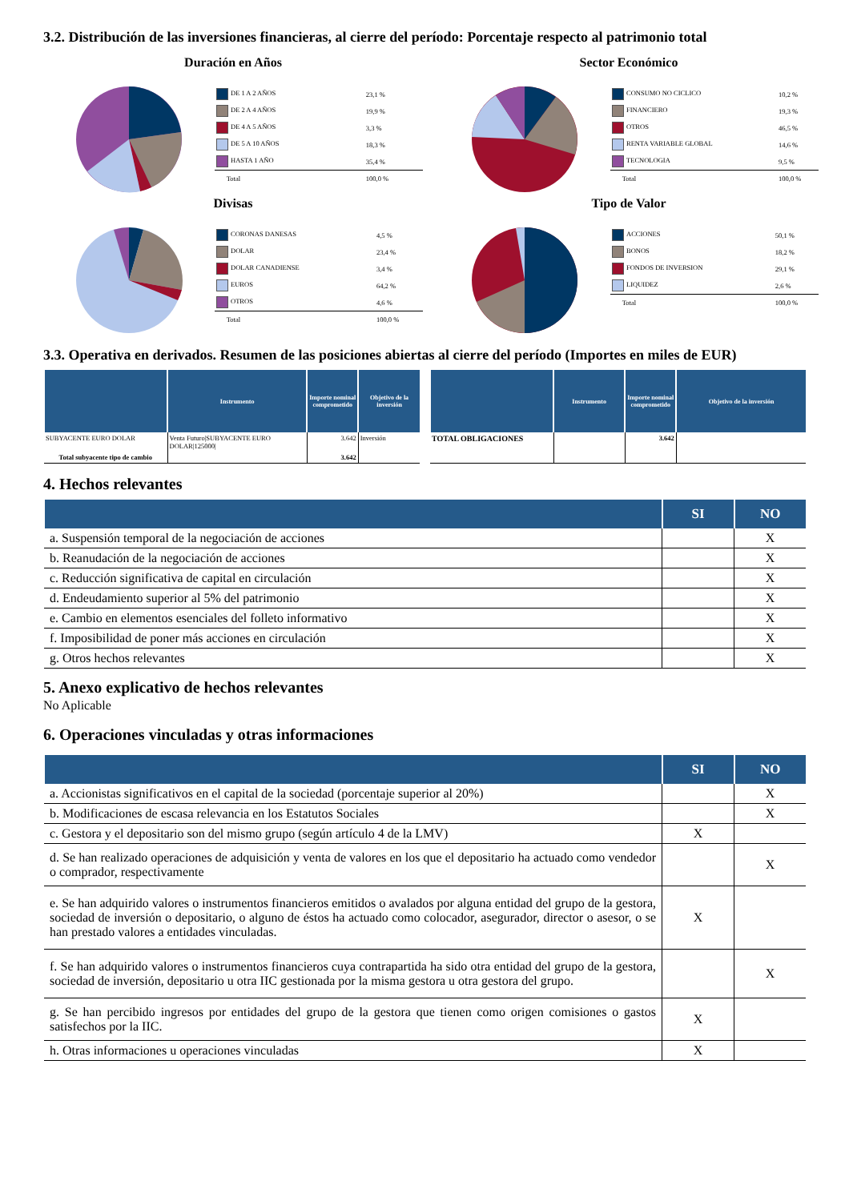3.2. Distribución de las inversiones financieras, al cierre del período: Porcentaje respecto al patrimonio total
Duración en Años
| DE 1 A 2 AÑOS | 23,1 % |
| DE 2 A 4 AÑOS | 19,9 % |
| DE 4 A 5 AÑOS | 3,3 % |
| DE 5 A 10 AÑOS | 18,3 % |
| HASTA 1 AÑO | 35,4 % |
| Total | 100,0 % |
Sector Económico
| CONSUMO NO CICLICO | 10,2 % |
| FINANCIERO | 19,3 % |
| OTROS | 46,5 % |
| RENTA VARIABLE GLOBAL | 14,6 % |
| TECNOLOGIA | 9,5 % |
| Total | 100,0 % |
Divisas
| CORONAS DANESAS | 4,5 % |
| DOLAR | 23,4 % |
| DOLAR CANADIENSE | 3,4 % |
| EUROS | 64,2 % |
| OTROS | 4,6 % |
| Total | 100,0 % |
Tipo de Valor
| ACCIONES | 50,1 % |
| BONOS | 18,2 % |
| FONDOS DE INVERSION | 29,1 % |
| LIQUIDEZ | 2,6 % |
| Total | 100,0 % |
3.3. Operativa en derivados. Resumen de las posiciones abiertas al cierre del período (Importes en miles de EUR)
| | Instrumento | Importe nominal comprometido | Objetivo de la inversión |
| --- | --- | --- | --- |
| SUBYACENTE EURO DOLAR | Venta Futuro/SUBYACENTE EURO DOLAR/125000/ | 3.642 | Inversión |
| Total subyacente tipo de cambio | | 3.642 | |
| | Instrumento | Importe nominal comprometido | Objetivo de la inversión |
| --- | --- | --- | --- |
| TOTAL OBLIGACIONES | | 3.642 | |
4. Hechos relevantes
| | SI | NO |
| --- | --- | --- |
| a. Suspensión temporal de la negociación de acciones | | X |
| b. Reanudación de la negociación de acciones | | X |
| c. Reducción significativa de capital en circulación | | X |
| d. Endeudamiento superior al 5% del patrimonio | | X |
| e. Cambio en elementos esenciales del folleto informativo | | X |
| f. Imposibilidad de poner más acciones en circulación | | X |
| g. Otros hechos relevantes | | X |
5. Anexo explicativo de hechos relevantes
No Aplicable
6. Operaciones vinculadas y otras informaciones
| | SI | NO |
| --- | --- | --- |
| a. Accionistas significativos en el capital de la sociedad (porcentaje superior al 20%) | | X |
| b. Modificaciones de escasa relevancia en los Estatutos Sociales | | X |
| c. Gestora y el depositario son del mismo grupo (según artículo 4 de la LMV) | X | |
| d. Se han realizado operaciones de adquisición y venta de valores en los que el depositario ha actuado como vendedor o comprador, respectivamente | | X |
| e. Se han adquirido valores o instrumentos financieros emitidos o avalados por alguna entidad del grupo de la gestora, sociedad de inversión o depositario, o alguno de éstos ha actuado como colocador, asegurador, director o asesor, o se han prestado valores a entidades vinculadas. | X | |
| f. Se han adquirido valores o instrumentos financieros cuya contrapartida ha sido otra entidad del grupo de la gestora, sociedad de inversión, depositario u otra IIC gestionada por la misma gestora u otra gestora del grupo. | | X |
| g. Se han percibido ingresos por entidades del grupo de la gestora que tienen como origen comisiones o gastos satisfechos por la IIC. | X | |
| h. Otras informaciones u operaciones vinculadas | X | |